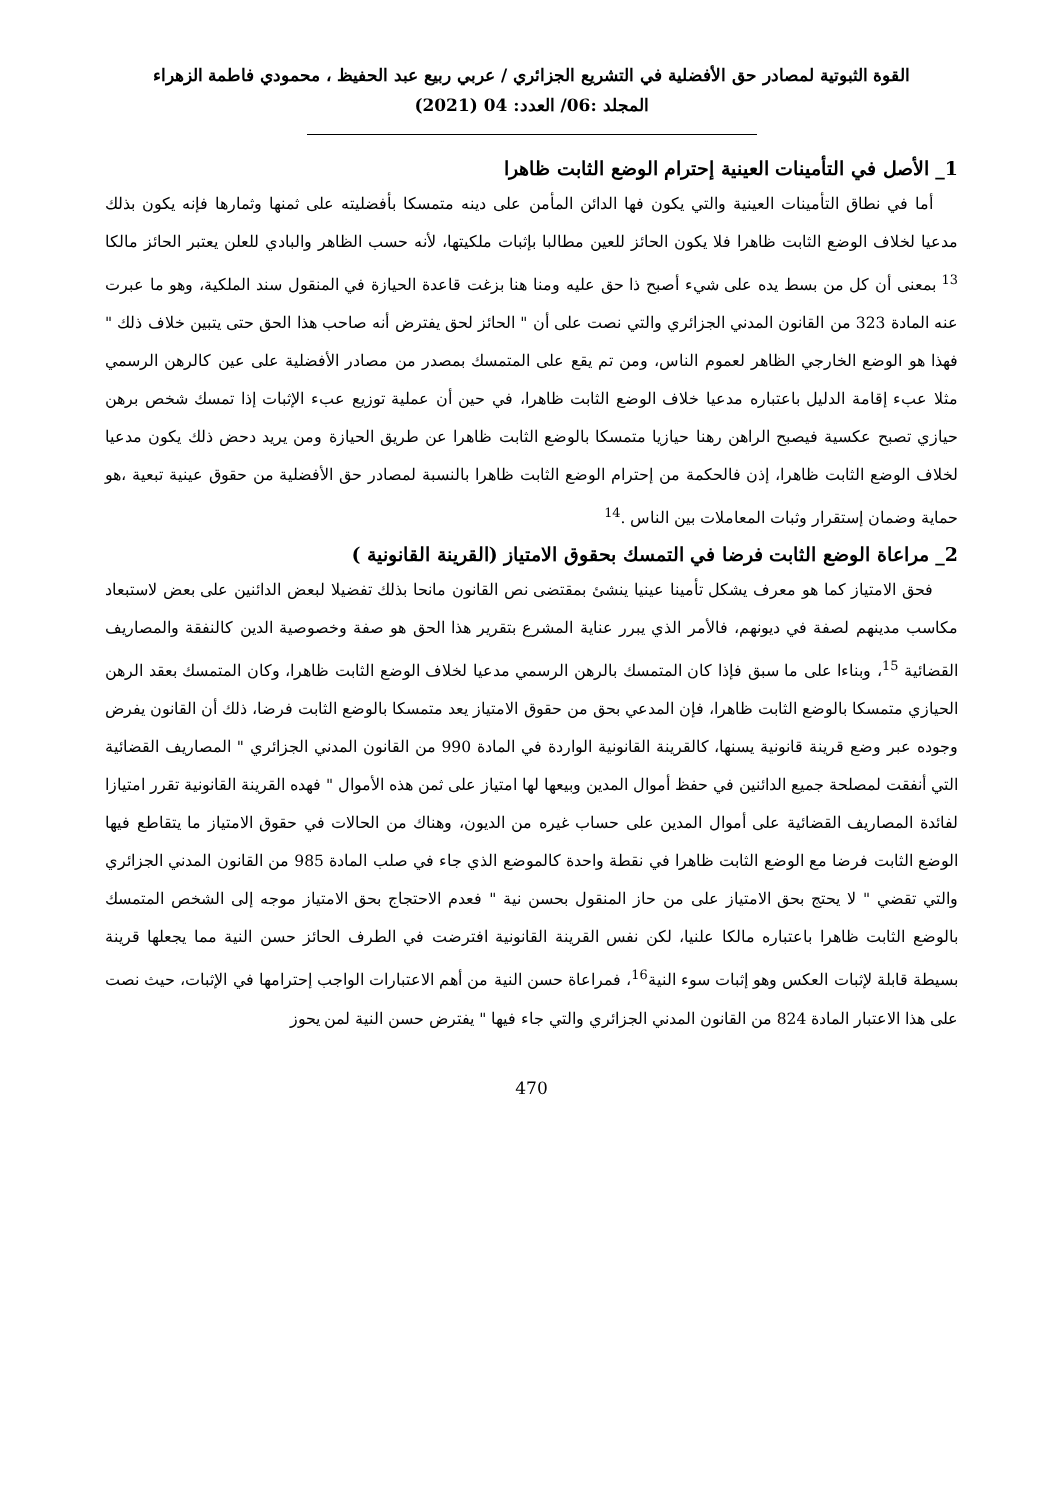القوة الثبوتية لمصادر حق الأفضلية في التشريع الجزائري / عربي ربيع عبد الحفيظ ، محمودي فاطمة الزهراء
المجلد :06/ العدد: 04 (2021)
1_ الأصل في التأمينات العينية إحترام الوضع الثابت ظاهرا
أما في نطاق التأمينات العينية والتي يكون فها الدائن المأمن على دينه متمسكا بأفضليته على ثمنها وثمارها فإنه يكون بذلك مدعيا لخلاف الوضع الثابت ظاهرا فلا يكون الحائز للعين مطالبا بإثبات ملكيتها، لأنه حسب الظاهر والبادي للعلن يعتبر الحائز مالكا <sup>13</sup> بمعنى أن كل من بسط يده على شيء أصبح ذا حق عليه ومنا هنا بزغت قاعدة الحيازة في المنقول سند الملكية، وهو ما عبرت عنه المادة 323 من القانون المدني الجزائري والتي نصت على أن " الحائز لحق يفترض أنه صاحب هذا الحق حتى يتبين خلاف ذلك " فهذا هو الوضع الخارجي الظاهر لعموم الناس، ومن تم يقع على المتمسك بمصدر من مصادر الأفضلية على عين كالرهن الرسمي مثلا عبء إقامة الدليل باعتباره مدعيا خلاف الوضع الثابت ظاهرا، في حين أن عملية توزيع عبء الإثبات إذا تمسك شخص برهن حيازي تصبح عكسية فيصبح الراهن رهنا حيازيا متمسكا بالوضع الثابت ظاهرا عن طريق الحيازة ومن يريد دحض ذلك يكون مدعيا لخلاف الوضع الثابت ظاهرا، إذن فالحكمة من إحترام الوضع الثابت ظاهرا بالنسبة لمصادر حق الأفضلية من حقوق عينية تبعية ،هو حماية وضمان إستقرار وثبات المعاملات بين الناس .<sup>14</sup>
2_ مراعاة الوضع الثابت فرضا في التمسك بحقوق الامتياز (القرينة القانونية )
فحق الامتياز كما هو معرف يشكل تأمينا عينيا ينشئ بمقتضى نص القانون مانحا بذلك تفضيلا لبعض الدائنين على بعض لاستبعاد مكاسب مدينهم لصفة في ديونهم، فالأمر الذي يبرر عناية المشرع بتقرير هذا الحق هو صفة وخصوصية الدين كالنفقة والمصاريف القضائية <sup>15</sup>، وبناءا على ما سبق فإذا كان المتمسك بالرهن الرسمي مدعيا لخلاف الوضع الثابت ظاهرا، وكان المتمسك بعقد الرهن الحيازي متمسكا بالوضع الثابت ظاهرا، فإن المدعي بحق من حقوق الامتياز يعد متمسكا بالوضع الثابت فرضا، ذلك أن القانون يفرض وجوده عبر وضع قرينة قانونية يسنها، كالقرينة القانونية الواردة في المادة 990 من القانون المدني الجزائري " المصاريف القضائية التي أنفقت لمصلحة جميع الدائنين في حفظ أموال المدين وبيعها لها امتياز على ثمن هذه الأموال " فهده القرينة القانونية تقرر امتيازا لفائدة المصاريف القضائية على أموال المدين على حساب غيره من الديون، وهناك من الحالات في حقوق الامتياز ما يتقاطع فيها الوضع الثابت فرضا مع الوضع الثابت ظاهرا في نقطة واحدة كالموضع الذي جاء في صلب المادة 985 من القانون المدني الجزائري والتي تقضي " لا يحتج بحق الامتياز على من حاز المنقول بحسن نية " فعدم الاحتجاج بحق الامتياز موجه إلى الشخص المتمسك بالوضع الثابت ظاهرا باعتباره مالكا علنيا، لكن نفس القرينة القانونية افترضت في الطرف الحائز حسن النية مما يجعلها قرينة بسيطة قابلة لإثبات العكس وهو إثبات سوء النية<sup>16</sup>، فمراعاة حسن النية من أهم الاعتبارات الواجب إحترامها في الإثبات، حيث نصت على هذا الاعتبار المادة 824 من القانون المدني الجزائري والتي جاء فيها " يفترض حسن النية لمن يحوز
470